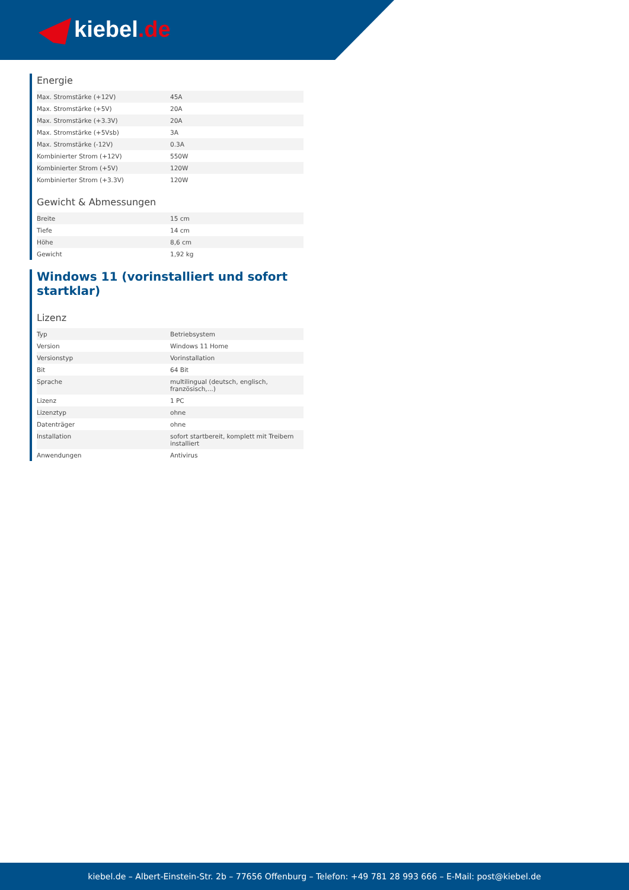kiebel.de
Energie
| Max. Stromstärke (+12V) | 45A |
| Max. Stromstärke (+5V) | 20A |
| Max. Stromstärke (+3.3V) | 20A |
| Max. Stromstärke (+5Vsb) | 3A |
| Max. Stromstärke (-12V) | 0.3A |
| Kombinierter Strom (+12V) | 550W |
| Kombinierter Strom (+5V) | 120W |
| Kombinierter Strom (+3.3V) | 120W |
Gewicht & Abmessungen
| Breite | 15 cm |
| Tiefe | 14 cm |
| Höhe | 8,6 cm |
| Gewicht | 1,92 kg |
Windows 11 (vorinstalliert und sofort startklar)
Lizenz
| Typ | Betriebsystem |
| Version | Windows 11 Home |
| Versionstyp | Vorinstallation |
| Bit | 64 Bit |
| Sprache | multilingual (deutsch, englisch, französisch,...) |
| Lizenz | 1 PC |
| Lizenztyp | ohne |
| Datenträger | ohne |
| Installation | sofort startbereit, komplett mit Treibern installiert |
| Anwendungen | Antivirus |
kiebel.de – Albert-Einstein-Str. 2b – 77656 Offenburg – Telefon: +49 781 28 993 666 – E-Mail: post@kiebel.de